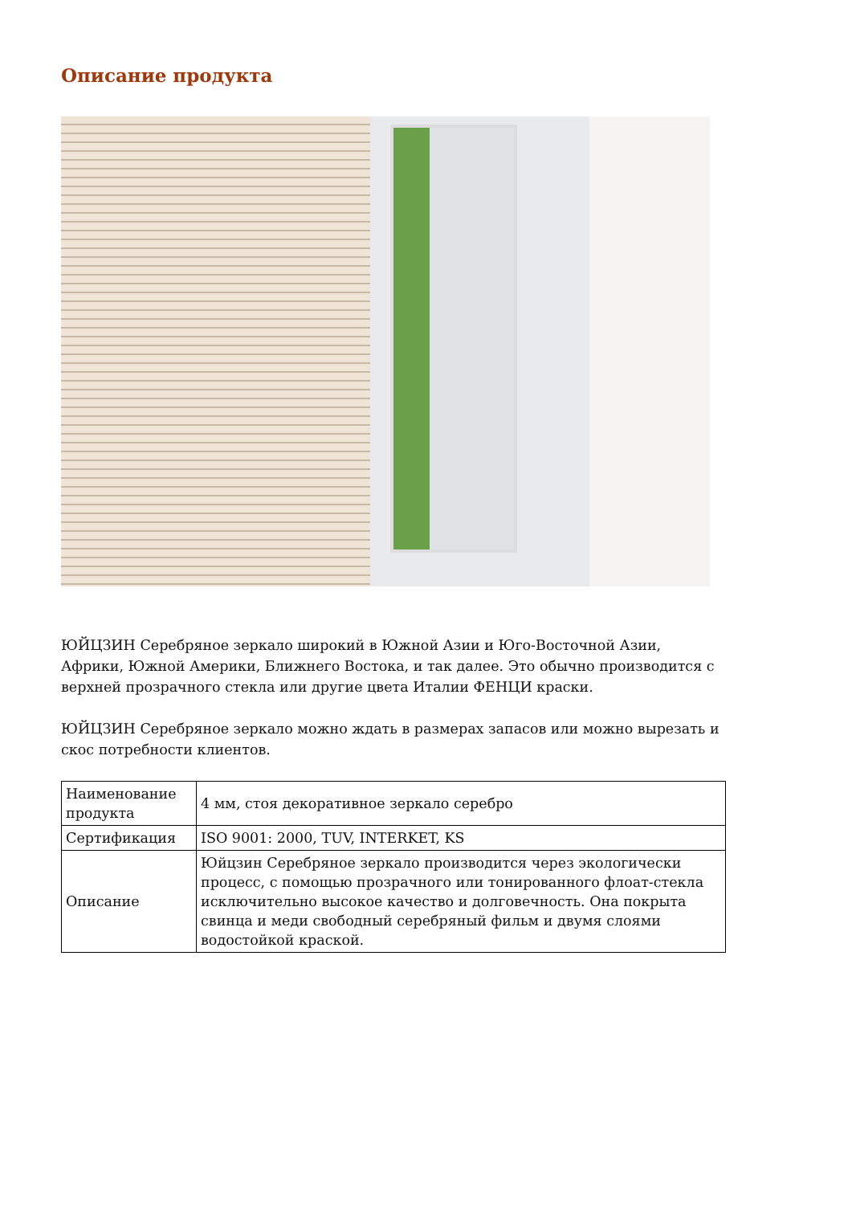Описание продукта
ЮЙЦЗИН Серебряное зеркало широкий в Южной Азии и Юго-Восточной Азии, Африки, Южной Америки, Ближнего Востока, и так далее. Это обычно производится с верхней прозрачного стекла или другие цвета Италии ФЕНЦИ краски.
ЮЙЦЗИН Серебряное зеркало можно ждать в размерах запасов или можно вырезать и скос потребности клиентов.
| Наименование продукта | 4 мм, стоя декоративное зеркало серебро |
| Сертификация | ISO 9001: 2000, TUV, INTERKET, KS |
| Описание | Юйцзин Серебряное зеркало производится через экологически процесс, с помощью прозрачного или тонированного флоат-стекла исключительно высокое качество и долговечность. Она покрыта свинца и меди свободный серебряный фильм и двумя слоями водостойкой краской. |